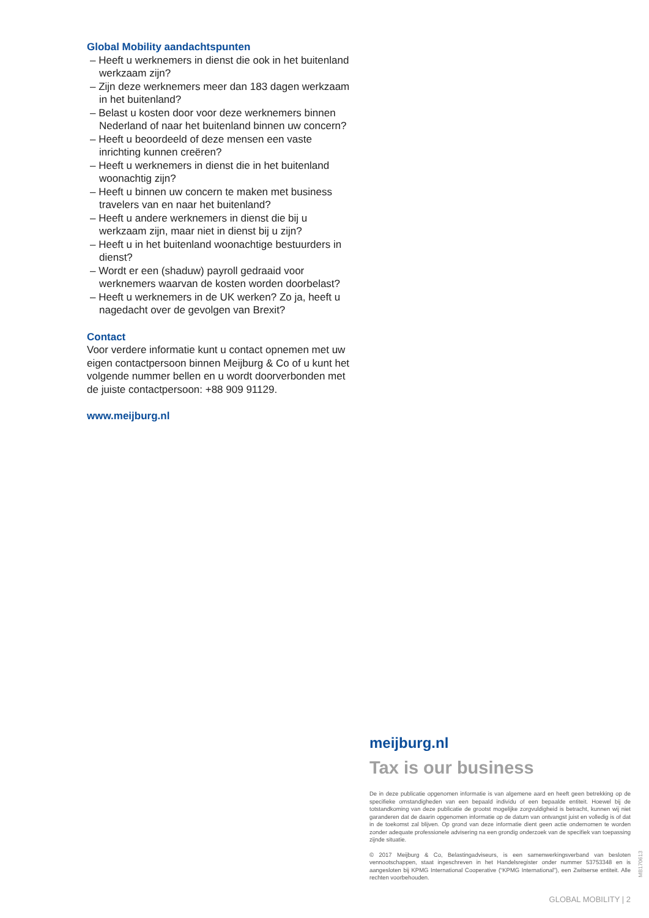Global Mobility aandachtspunten
– Heeft u werknemers in dienst die ook in het buitenland werkzaam zijn?
– Zijn deze werknemers meer dan 183 dagen werkzaam in het buitenland?
– Belast u kosten door voor deze werknemers binnen Nederland of naar het buitenland binnen uw concern?
– Heeft u beoordeeld of deze mensen een vaste inrichting kunnen creëren?
– Heeft u werknemers in dienst die in het buitenland woonachtig zijn?
– Heeft u binnen uw concern te maken met business travelers van en naar het buitenland?
– Heeft u andere werknemers in dienst die bij u werkzaam zijn, maar niet in dienst bij u zijn?
– Heeft u in het buitenland woonachtige bestuurders in dienst?
– Wordt er een (shaduw) payroll gedraaid voor werknemers waarvan de kosten worden doorbelast?
– Heeft u werknemers in de UK werken? Zo ja, heeft u nagedacht over de gevolgen van Brexit?
Contact
Voor verdere informatie kunt u contact opnemen met uw eigen contactpersoon binnen Meijburg & Co of u kunt het volgende nummer bellen en u wordt doorverbonden met de juiste contactpersoon: +88 909 91129.
www.meijburg.nl
meijburg.nl
Tax is our business
De in deze publicatie opgenomen informatie is van algemene aard en heeft geen betrekking op de specifieke omstandigheden van een bepaald individu of een bepaalde entiteit. Hoewel bij de totstandkoming van deze publicatie de grootst mogelijke zorgvuldigheid is betracht, kunnen wij niet garanderen dat de daarin opgenomen informatie op de datum van ontvangst juist en volledig is of dat in de toekomst zal blijven. Op grond van deze informatie dient geen actie ondernomen te worden zonder adequate professionele advisering na een grondig onderzoek van de specifiek van toepassing zijnde situatie.
© 2017 Meijburg & Co, Belastingadviseurs, is een samenwerkingsverband van besloten vennootschappen, staat ingeschreven in het Handelsregister onder nummer 53753348 en is aangesloten bij KPMG International Cooperative (“KPMG International”), een Zwitserse entiteit. Alle rechten voorbehouden.
MB170613
GLOBAL MOBILITY | 2